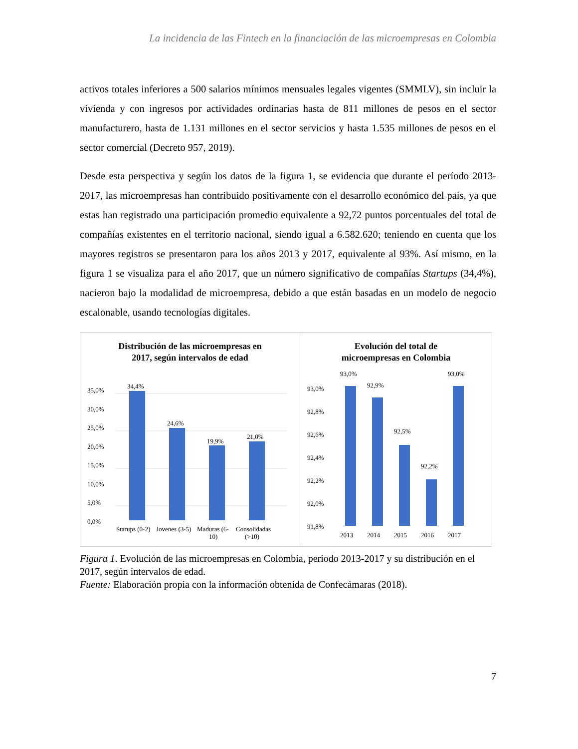La incidencia de las Fintech en la financiación de las microempresas en Colombia
activos totales inferiores a 500 salarios mínimos mensuales legales vigentes (SMMLV), sin incluir la vivienda y con ingresos por actividades ordinarias hasta de 811 millones de pesos en el sector manufacturero, hasta de 1.131 millones en el sector servicios y hasta 1.535 millones de pesos en el sector comercial (Decreto 957, 2019).
Desde esta perspectiva y según los datos de la figura 1, se evidencia que durante el período 2013-2017, las microempresas han contribuido positivamente con el desarrollo económico del país, ya que estas han registrado una participación promedio equivalente a 92,72 puntos porcentuales del total de compañías existentes en el territorio nacional, siendo igual a 6.582.620; teniendo en cuenta que los mayores registros se presentaron para los años 2013 y 2017, equivalente al 93%. Así mismo, en la figura 1 se visualiza para el año 2017, que un número significativo de compañías Startups (34,4%), nacieron bajo la modalidad de microempresa, debido a que están basadas en un modelo de negocio escalonable, usando tecnologías digitales.
Distribución de las microempresas en
2017, según intervalos de edad
35,0%
30,0%
25,0%
20,0%
15,0%
10,0%
5,0%
0,0%
34,4%
24,6%
19,9%
21,0%
Starups (0-2)
Jovenes (3-5)
Maduras (6-
10)
Consolidadas
(>10)
Evolución del total de
microempresas en Colombia
93,0%
92,8%
92,6%
92,4%
92,2%
92,0%
91,8%
93,0%
92,9%
92,5%
92,2%
93,0%
2013
2014
2015
2016
2017
Figura 1. Evolución de las microempresas en Colombia, periodo 2013-2017 y su distribución en el 2017, según intervalos de edad.
Fuente: Elaboración propia con la información obtenida de Confecámaras (2018).
7